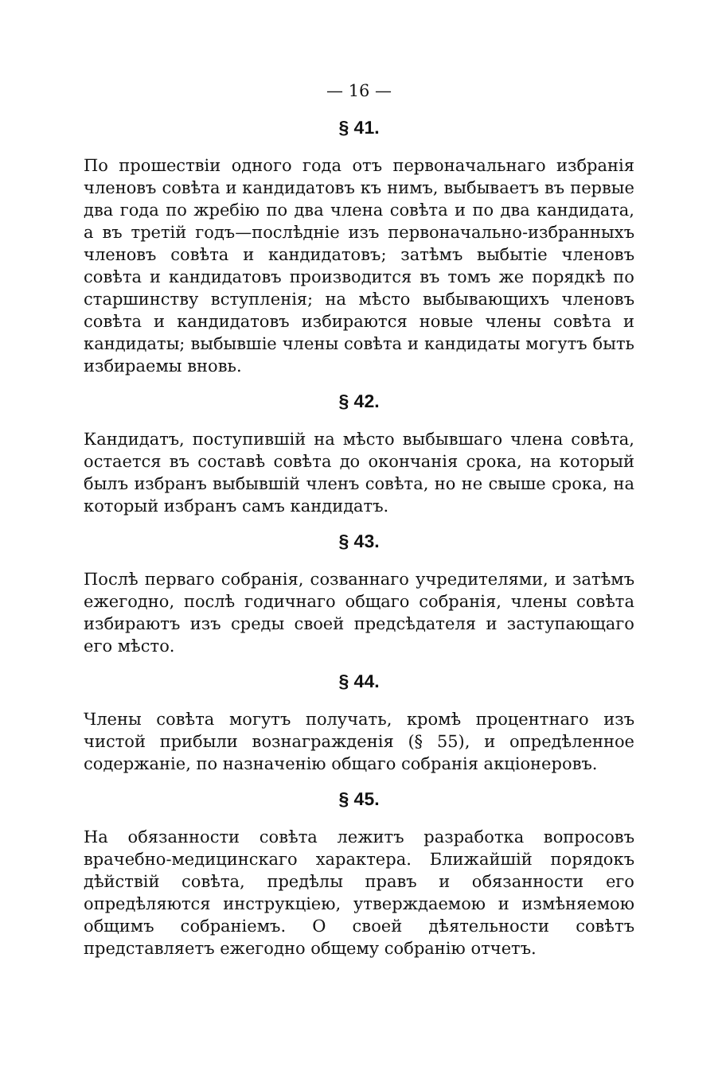— 16 —
§ 41.
По прошествіи одного года отъ первоначальнаго избранія членовъ совѣта и кандидатовъ къ нимъ, выбываетъ въ первые два года по жребію по два члена совѣта и по два кандидата, а въ третій годъ—послѣдніе изъ первоначально-избранныхъ членовъ совѣта и кандидатовъ; затѣмъ выбытіе членовъ совѣта и кандидатовъ производится въ томъ же порядкѣ по старшинству вступленія; на мѣсто выбывающихъ членовъ совѣта и кандидатовъ избираются новые члены совѣта и кандидаты; выбывшіе члены совѣта и кандидаты могутъ быть избираемы вновь.
§ 42.
Кандидатъ, поступившій на мѣсто выбывшаго члена совѣта, остается въ составѣ совѣта до окончанія срока, на который былъ избранъ выбывшій членъ совѣта, но не свыше срока, на который избранъ самъ кандидатъ.
§ 43.
Послѣ перваго собранія, созваннаго учредителями, и затѣмъ ежегодно, послѣ годичнаго общаго собранія, члены совѣта избираютъ изъ среды своей предсѣдателя и заступающаго его мѣсто.
§ 44.
Члены совѣта могутъ получать, кромѣ процентнаго изъ чистой прибыли вознагражденія (§ 55), и опредѣленное содержаніе, по назначенію общаго собранія акціонеровъ.
§ 45.
На обязанности совѣта лежитъ разработка вопросовъ врачебно-медицинскаго характера. Ближайшій порядокъ дѣйствій совѣта, предѣлы правъ и обязанности его опредѣляются инструкціею, утверждаемою и измѣняемою общимъ собраніемъ. О своей дѣятельности совѣтъ представляетъ ежегодно общему собранію отчетъ.